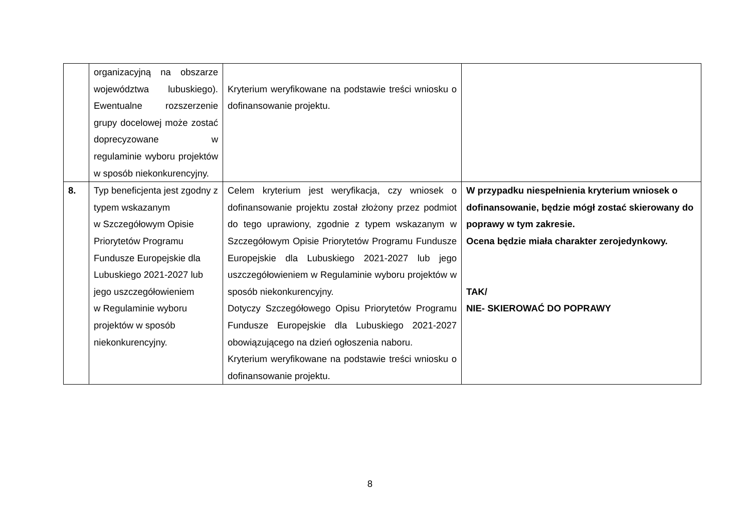| | organizacyjną na obszarze województwa lubuskiego). Ewentualne rozszerzenie grupy docelowej może zostać doprecyzowane w regulaminie wyboru projektów w sposób niekonkurencyjny. | Kryterium weryfikowane na podstawie treści wniosku o dofinansowanie projektu. | |
| 8. | Typ beneficjenta jest zgodny z typem wskazanym w Szczegółowym Opisie Priorytetów Programu Fundusze Europejskie dla Lubuskiego 2021-2027 lub jego uszczegółowieniem w Regulaminie wyboru projektów w sposób niekonkurencyjny. | Celem kryterium jest weryfikacja, czy wniosek o dofinansowanie projektu został złożony przez podmiot do tego uprawiony, zgodnie z typem wskazanym w Szczegółowym Opisie Priorytetów Programu Fundusze Europejskie dla Lubuskiego 2021-2027 lub jego uszczegółowieniem w Regulaminie wyboru projektów w sposób niekonkurencyjny. Dotyczy Szczegółowego Opisu Priorytetów Programu Fundusze Europejskie dla Lubuskiego 2021-2027 obowiązującego na dzień ogłoszenia naboru. Kryterium weryfikowane na podstawie treści wniosku o dofinansowanie projektu. | W przypadku niespełnienia kryterium wniosek o dofinansowanie, będzie mógł zostać skierowany do poprawy w tym zakresie. Ocena będzie miała charakter zerojedynkowy. TAK/ NIE- SKIEROWAĆ DO POPRAWY |
8